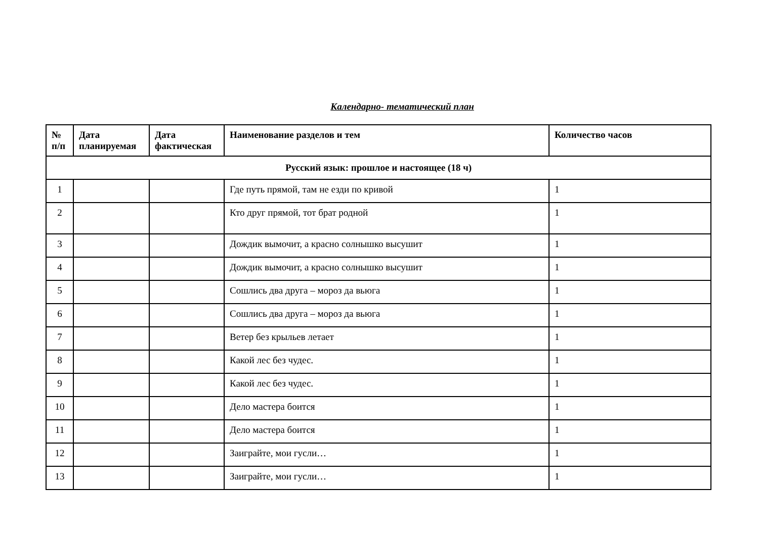Календарно- тематический план
| № п/п | Дата планируемая | Дата фактическая | Наименование разделов и тем | Количество часов |
| --- | --- | --- | --- | --- |
| Русский язык: прошлое и настоящее (18 ч) | | | | |
| 1 | | | Где путь прямой, там не езди по кривой | 1 |
| 2 | | | Кто друг прямой, тот брат родной | 1 |
| 3 | | | Дождик вымочит, а красно солнышко высушит | 1 |
| 4 | | | Дождик вымочит, а красно солнышко высушит | 1 |
| 5 | | | Сошлись два друга – мороз да вьюга | 1 |
| 6 | | | Сошлись два друга – мороз да вьюга | 1 |
| 7 | | | Ветер без крыльев летает | 1 |
| 8 | | | Какой лес без чудес. | 1 |
| 9 | | | Какой лес без чудес. | 1 |
| 10 | | | Дело мастера боится | 1 |
| 11 | | | Дело мастера боится | 1 |
| 12 | | | Заиграйте, мои гусли… | 1 |
| 13 | | | Заиграйте, мои гусли… | 1 |